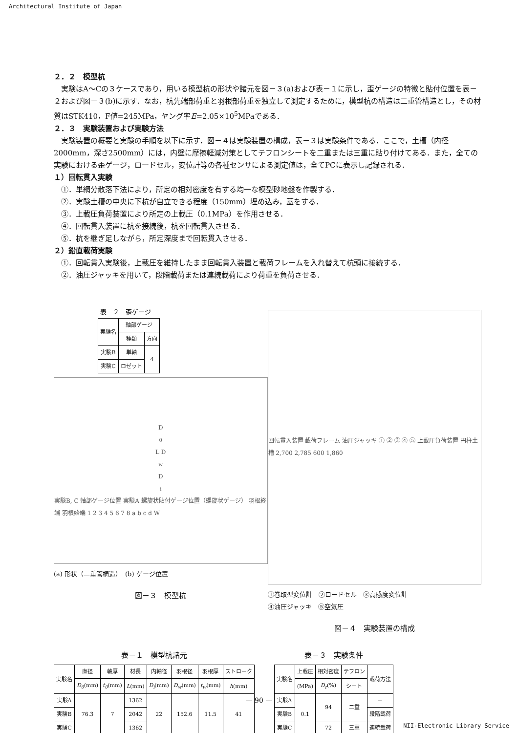Architectural Institute of Japan
２．２　模型杭
実験はA～Cの３ケースであり，用いる模型杭の形状や諸元を図－３(a)および表－１に示し，歪ゲージの特徴と貼付位置を表－２および図－３(b)に示す．なお，杭先端部荷重と羽根部荷重を独立して測定するために，模型杭の構造は二重管構造とし，その材質はSTK410，F値=245MPa，ヤング率E=2.05×10<sup>5</sup>MPaである．
２．３　実験装置および実験方法
実験装置の概要と実験の手順を以下に示す．図－４は実験装置の構成，表－３は実験条件である．ここで，土槽（内径2000mm，深さ2500mm）には，内壁に摩擦軽減対策としてテフロンシートを二重または三重に貼り付けてある．また，全ての実験における歪ゲージ，ロードセル，変位計等の各種センサによる測定値は，全てPCに表示し記録される．
１）回転貫入実験
①．単網分散落下法により，所定の相対密度を有する均一な模型砂地盤を作製する．
②．実験土槽の中央に下杭が自立できる程度（150mm）埋め込み，蓋をする．
③．上載圧負荷装置により所定の上載圧（0.1MPa）を作用させる．
④．回転貫入装置に杭を接続後，杭を回転貫入させる．
⑤．杭を継ぎ足しながら，所定深度まで回転貫入させる．
２）鉛直載荷実験
①．回転貫入実験後，上載圧を維持したまま回転貫入装置と載荷フレームを入れ替えて杭頭に接続する．
②．油圧ジャッキを用いて，段階載荷または連続載荷により荷重を負荷させる．
表－２　歪ゲージ
| 実験名 | 軸部ゲージ | |
| --- | --- | --- |
| | 種類 | 方向 |
| 実験B | 単軸 | 4 |
| 実験C | ロゼット | |
D<sub>0</sub> L D<sub>w</sub> D<sub>i</sub> 実験B, C 軸部ゲージ位置 実験A 螺旋状貼付ゲージ位置（螺旋状ゲージ） 羽根終端 羽根始端 1 2 3 4 5 6 7 8 a b c d W
(a) 形状（二重管構造）　(b) ゲージ位置
図－３　模型杭
回転貫入装置 載荷フレーム 油圧ジャッキ ① ② ③ ④ ⑤ 上載圧負荷装置 円柱土槽 2,700 2,785 600 1,860
①巻取型変位計　②ロードセル　③高感度変位計
④油圧ジャッキ　⑤空気圧
図－４　実験装置の構成
表－１　模型杭諸元
| 実験名 | 直径 | 軸厚 | 材長 | 内軸径 | 羽根径 | 羽根厚 | ストローク |
| --- | --- | --- | --- | --- | --- | --- | --- |
| | D<sub>0</sub> (mm) | t<sub>0</sub> (mm) | L (mm) | D<sub>i</sub> (mm) | D<sub>w</sub> (mm) | t<sub>w</sub> (mm) | h (mm) |
| 実験A | 76.3 | 7 | 1362 | 22 | 152.6 | 11.5 | 41 |
| 実験B | | | 2042 | | | | |
| 実験C | | | 1362 | | | | |
表－３　実験条件
| 実験名 | 上載圧 | 相対密度 | テフロン | 載荷方法 |
| --- | --- | --- | --- | --- |
| | (MPa) | D<sub>r</sub> (%) | シート | |
| 実験A | 0.1 | 94 | 二重 | － |
| 実験B | | | | 段階載荷 |
| 実験C | | 72 | 三重 | 連続載荷 |
— 90 —
NII-Electronic Library Service